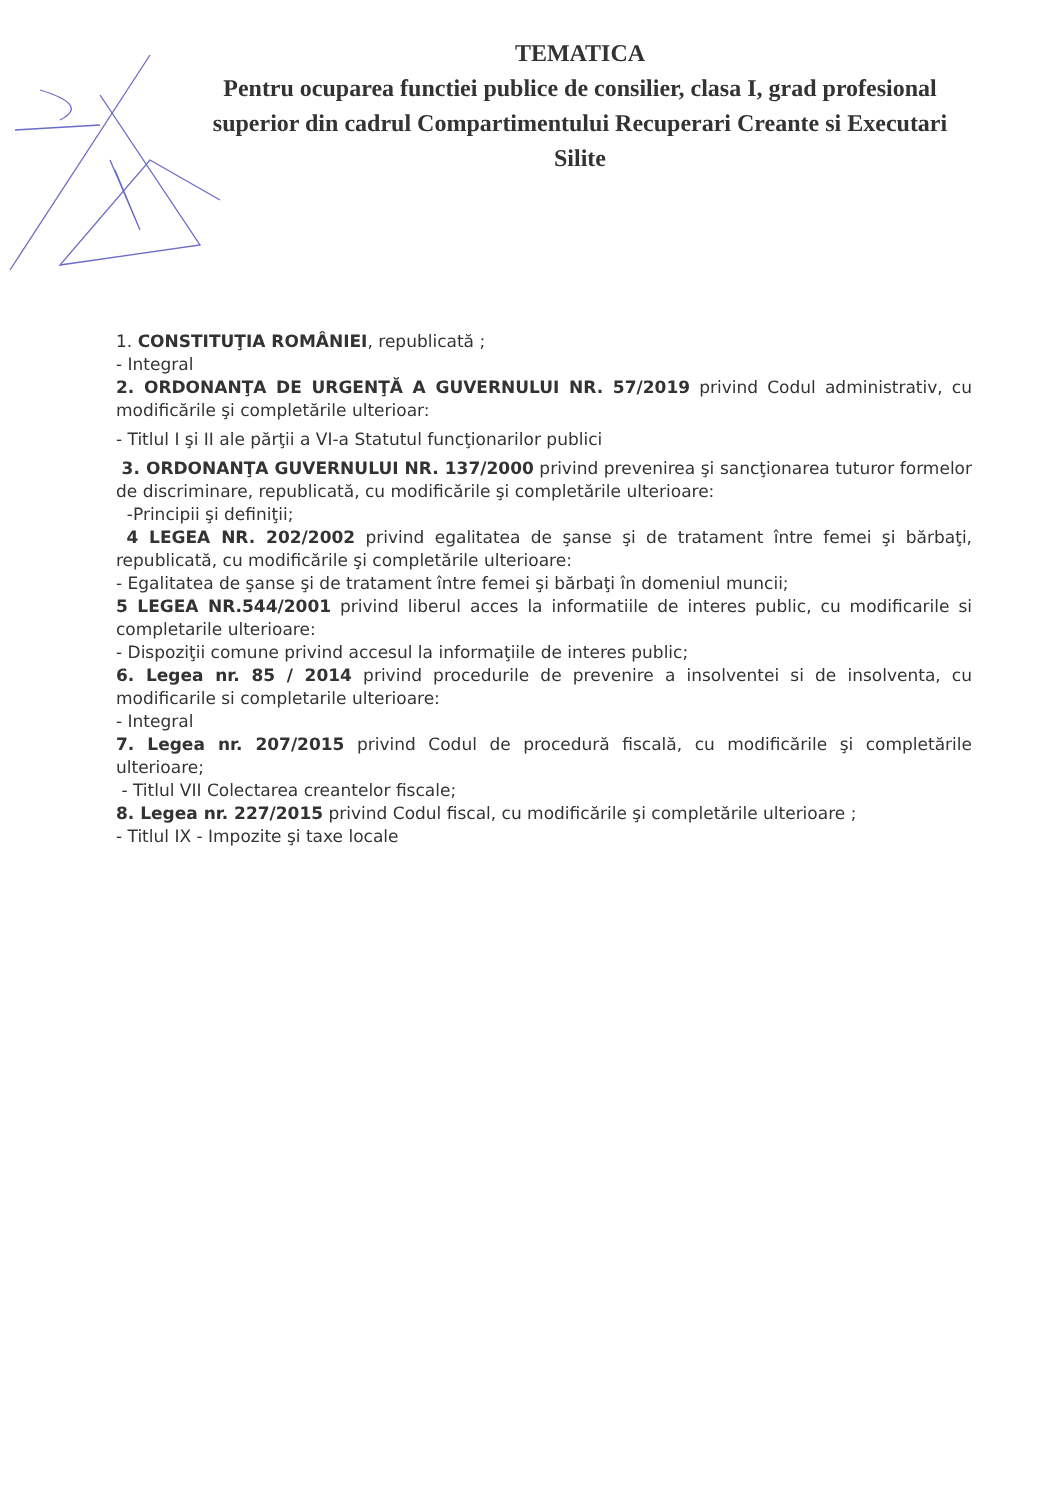TEMATICA
Pentru ocuparea functiei publice de consilier, clasa I, grad profesional superior din cadrul Compartimentului Recuperari Creante si Executari Silite
1. CONSTITUŢIA ROMÂNIEI, republicată ;
- Integral
2. ORDONANŢA DE URGENŢĂ A GUVERNULUI NR. 57/2019 privind Codul administrativ, cu modificările şi completările ulterioar:
- Titlul I şi II ale părţii a VI-a Statutul funcţionarilor publici
3. ORDONANŢA GUVERNULUI NR. 137/2000 privind prevenirea şi sancţionarea tuturor formelor de discriminare, republicată, cu modificările şi completările ulterioare:
-Principii şi definiţii;
4 LEGEA NR. 202/2002 privind egalitatea de şanse şi de tratament între femei şi bărbaţi, republicată, cu modificările şi completările ulterioare:
- Egalitatea de şanse şi de tratament între femei şi bărbaţi în domeniul muncii;
5 LEGEA NR.544/2001 privind liberul acces la informatiile de interes public, cu modificarile si completarile ulterioare:
- Dispoziţii comune privind accesul la informaţiile de interes public;
6. Legea nr. 85 / 2014 privind procedurile de prevenire a insolventei si de insolventa, cu modificarile si completarile ulterioare:
- Integral
7. Legea nr. 207/2015 privind Codul de procedură fiscală, cu modificările şi completările ulterioare;
- Titlul VII Colectarea creantelor fiscale;
8. Legea nr. 227/2015 privind Codul fiscal, cu modificările şi completările ulterioare ;
- Titlul IX - Impozite şi taxe locale